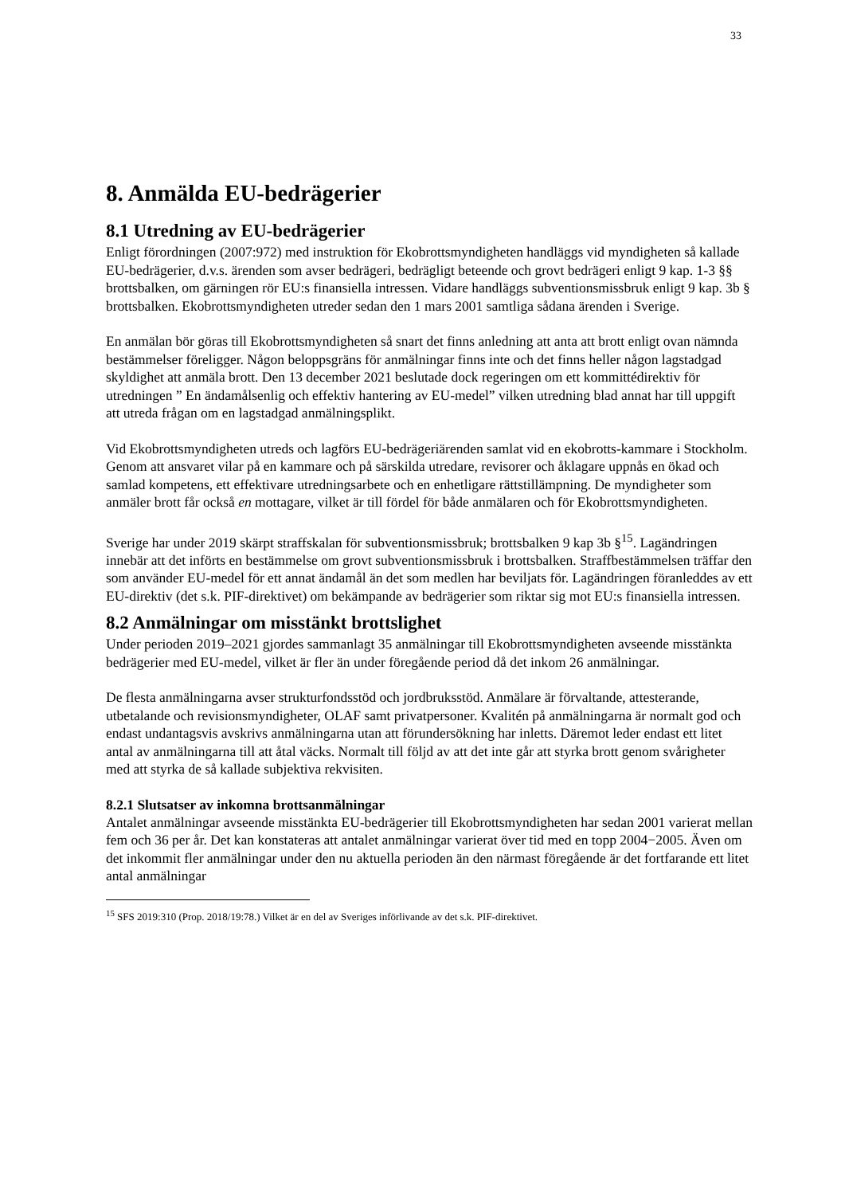33
8. Anmälda EU-bedrägerier
8.1 Utredning av EU-bedrägerier
Enligt förordningen (2007:972) med instruktion för Ekobrottsmyndigheten handläggs vid myndigheten så kallade EU-bedrägerier, d.v.s. ärenden som avser bedrägeri, bedrägligt beteende och grovt bedrägeri enligt 9 kap. 1-3 §§ brottsbalken, om gärningen rör EU:s finansiella intressen. Vidare handläggs subventionsmissbruk enligt 9 kap. 3b § brottsbalken. Ekobrottsmyndigheten utreder sedan den 1 mars 2001 samtliga sådana ärenden i Sverige.
En anmälan bör göras till Ekobrottsmyndigheten så snart det finns anledning att anta att brott enligt ovan nämnda bestämmelser föreligger. Någon beloppsgräns för anmälningar finns inte och det finns heller någon lagstadgad skyldighet att anmäla brott. Den 13 december 2021 beslutade dock regeringen om ett kommittédirektiv för utredningen ” En ändamålsenlig och effektiv hantering av EU-medel” vilken utredning blad annat har till uppgift att utreda frågan om en lagstadgad anmälningsplikt.
Vid Ekobrottsmyndigheten utreds och lagförs EU-bedrägeriärenden samlat vid en ekobrotts-kammare i Stockholm. Genom att ansvaret vilar på en kammare och på särskilda utredare, revisorer och åklagare uppnås en ökad och samlad kompetens, ett effektivare utredningsarbete och en enhetligare rättstillämpning. De myndigheter som anmäler brott får också en mottagare, vilket är till fördel för både anmälaren och för Ekobrottsmyndigheten.
Sverige har under 2019 skärpt straffskalan för subventionsmissbruk; brottsbalken 9 kap 3b §<sup>15</sup>. Lagändringen innebär att det införts en bestämmelse om grovt subventionsmissbruk i brottsbalken. Straffbestämmelsen träffar den som använder EU-medel för ett annat ändamål än det som medlen har beviljats för. Lagändringen föranleddes av ett EU-direktiv (det s.k. PIF-direktivet) om bekämpande av bedrägerier som riktar sig mot EU:s finansiella intressen.
8.2 Anmälningar om misstänkt brottslighet
Under perioden 2019–2021 gjordes sammanlagt 35 anmälningar till Ekobrottsmyndigheten avseende misstänkta bedrägerier med EU-medel, vilket är fler än under föregående period då det inkom 26 anmälningar.
De flesta anmälningarna avser strukturfondsstöd och jordbruksstöd. Anmälare är förvaltande, attesterande, utbetalande och revisionsmyndigheter, OLAF samt privatpersoner. Kvalitén på anmälningarna är normalt god och endast undantagsvis avskrivs anmälningarna utan att förundersökning har inletts. Däremot leder endast ett litet antal av anmälningarna till att åtal väcks. Normalt till följd av att det inte går att styrka brott genom svårigheter med att styrka de så kallade subjektiva rekvisiten.
8.2.1 Slutsatser av inkomna brottsanmälningar
Antalet anmälningar avseende misstänkta EU-bedrägerier till Ekobrottsmyndigheten har sedan 2001 varierat mellan fem och 36 per år. Det kan konstateras att antalet anmälningar varierat över tid med en topp 2004−2005. Även om det inkommit fler anmälningar under den nu aktuella perioden än den närmast föregående är det fortfarande ett litet antal anmälningar
<sup>15</sup> SFS 2019:310 (Prop. 2018/19:78.) Vilket är en del av Sveriges införlivande av det s.k. PIF-direktivet.